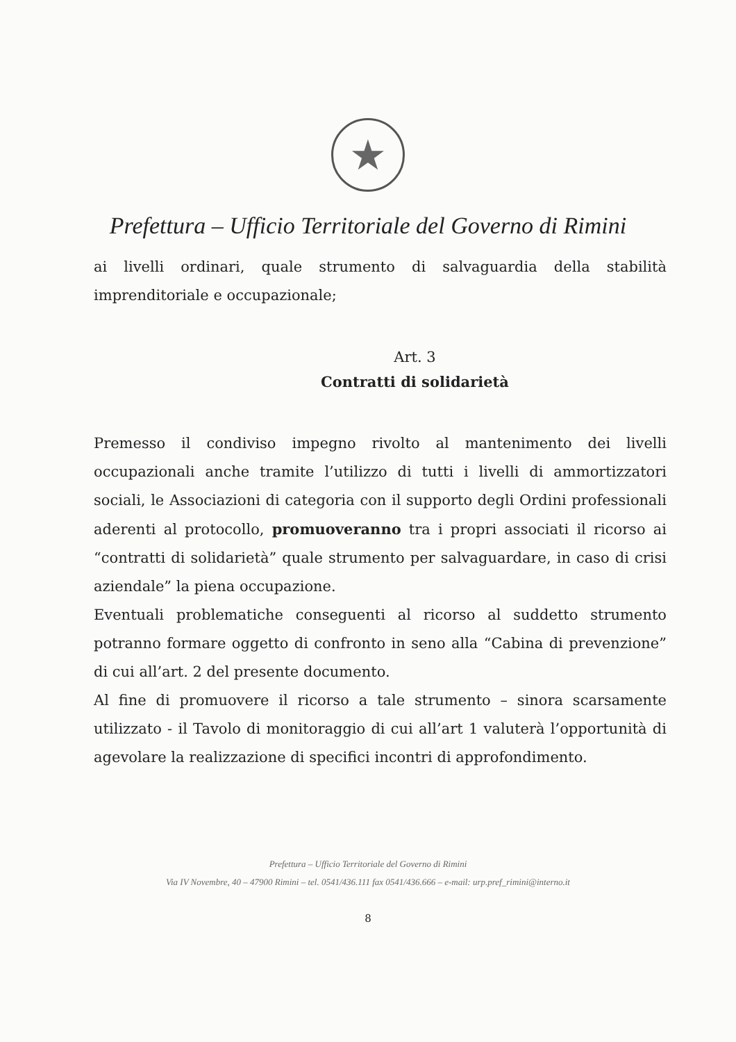★
Prefettura – Ufficio Territoriale del Governo di Rimini
ai livelli ordinari, quale strumento di salvaguardia della stabilità imprenditoriale e occupazionale;
Art. 3
Contratti di solidarietà
Premesso il condiviso impegno rivolto al mantenimento dei livelli occupazionali anche tramite l’utilizzo di tutti i livelli di ammortizzatori sociali, le Associazioni di categoria con il supporto degli Ordini professionali aderenti al protocollo, promuoveranno tra i propri associati il ricorso ai “contratti di solidarietà” quale strumento per salvaguardare, in caso di crisi aziendale” la piena occupazione.
Eventuali problematiche conseguenti al ricorso al suddetto strumento potranno formare oggetto di confronto in seno alla “Cabina di prevenzione” di cui all’art. 2 del presente documento.
Al fine di promuovere il ricorso a tale strumento – sinora scarsamente utilizzato - il Tavolo di monitoraggio di cui all’art 1 valuterà l’opportunità di agevolare la realizzazione di specifici incontri di approfondimento.
Prefettura – Ufficio Territoriale del Governo di Rimini
Via IV Novembre, 40 – 47900 Rimini – tel. 0541/436.111 fax 0541/436.666 – e-mail: urp.pref_rimini@interno.it
8